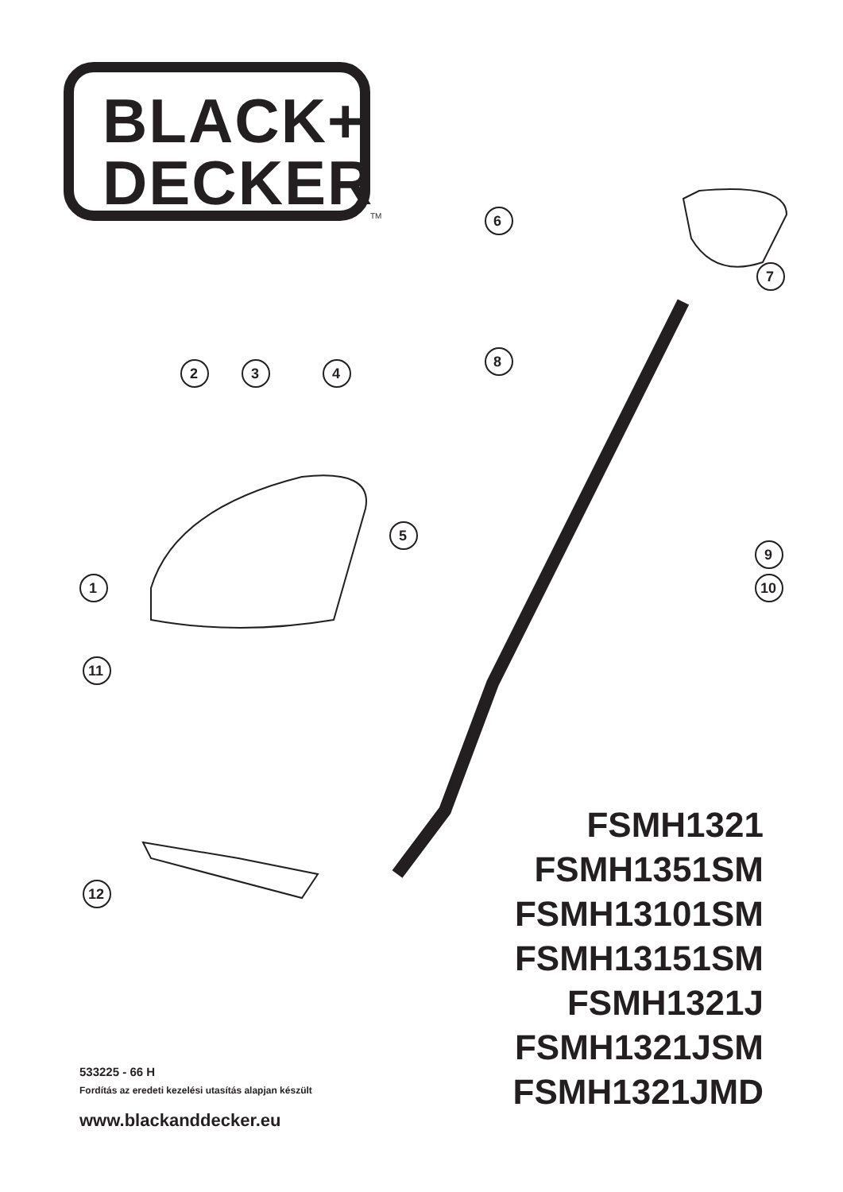BLACK+
DECKER
TM
FSMH1321
FSMH1351SM
FSMH13101SM
FSMH13151SM
FSMH1321J
FSMH1321JSM
FSMH1321JMD
533225 - 66 H
Fordítás az eredeti kezelési utasítás alapjan készült
www.blackanddecker.eu
6
7
8
2 3 4
5
9
1 10
11
12